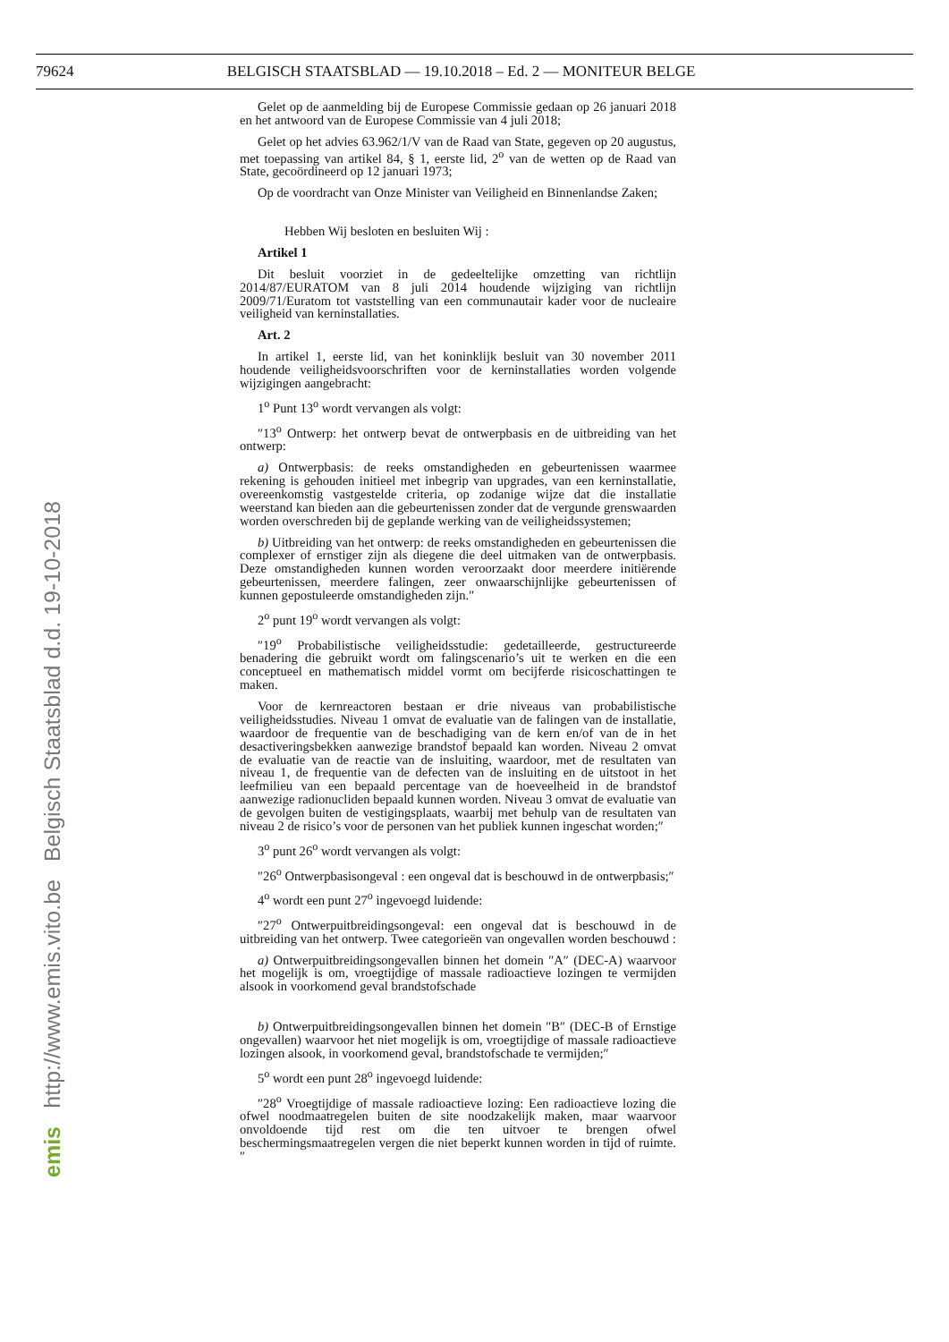79624 BELGISCH STAATSBLAD — 19.10.2018 – Ed. 2 — MONITEUR BELGE
Gelet op de aanmelding bij de Europese Commissie gedaan op 26 januari 2018 en het antwoord van de Europese Commissie van 4 juli 2018;
Gelet op het advies 63.962/1/V van de Raad van State, gegeven op 20 augustus, met toepassing van artikel 84, § 1, eerste lid, 2<sup>o</sup> van de wetten op de Raad van State, gecoördineerd op 12 januari 1973;
Op de voordracht van Onze Minister van Veiligheid en Binnenlandse Zaken;
Hebben Wij besloten en besluiten Wij :
Artikel 1
Dit besluit voorziet in de gedeeltelijke omzetting van richtlijn 2014/87/EURATOM van 8 juli 2014 houdende wijziging van richtlijn 2009/71/Euratom tot vaststelling van een communautair kader voor de nucleaire veiligheid van kerninstallaties.
Art. 2
In artikel 1, eerste lid, van het koninklijk besluit van 30 november 2011 houdende veiligheidsvoorschriften voor de kerninstallaties worden volgende wijzigingen aangebracht:
1<sup>o</sup> Punt 13<sup>o</sup> wordt vervangen als volgt:
″13<sup>o</sup> Ontwerp: het ontwerp bevat de ontwerpbasis en de uitbreiding van het ontwerp:
a) Ontwerpbasis: de reeks omstandigheden en gebeurtenissen waarmee rekening is gehouden initieel met inbegrip van upgrades, van een kerninstallatie, overeenkomstig vastgestelde criteria, op zodanige wijze dat die installatie weerstand kan bieden aan die gebeurtenissen zonder dat de vergunde grenswaarden worden overschreden bij de geplande werking van de veiligheidssystemen;
b) Uitbreiding van het ontwerp: de reeks omstandigheden en gebeurtenissen die complexer of ernstiger zijn als diegene die deel uitmaken van de ontwerpbasis. Deze omstandigheden kunnen worden veroorzaakt door meerdere initiërende gebeurtenissen, meerdere falingen, zeer onwaarschijnlijke gebeurtenissen of kunnen gepostuleerde omstandigheden zijn.″
2<sup>o</sup> punt 19<sup>o</sup> wordt vervangen als volgt:
″19<sup>o</sup> Probabilistische veiligheidsstudie: gedetailleerde, gestructureerde benadering die gebruikt wordt om falingscenario’s uit te werken en die een conceptueel en mathematisch middel vormt om becijferde risicoschattingen te maken.
Voor de kernreactoren bestaan er drie niveaus van probabilistische veiligheidsstudies. Niveau 1 omvat de evaluatie van de falingen van de installatie, waardoor de frequentie van de beschadiging van de kern en/of van de in het desactiveringsbekken aanwezige brandstof bepaald kan worden. Niveau 2 omvat de evaluatie van de reactie van de insluiting, waardoor, met de resultaten van niveau 1, de frequentie van de defecten van de insluiting en de uitstoot in het leefmilieu van een bepaald percentage van de hoeveelheid in de brandstof aanwezige radionucliden bepaald kunnen worden. Niveau 3 omvat de evaluatie van de gevolgen buiten de vestigingsplaats, waarbij met behulp van de resultaten van niveau 2 de risico’s voor de personen van het publiek kunnen ingeschat worden;″
3<sup>o</sup> punt 26<sup>o</sup> wordt vervangen als volgt:
″26<sup>o</sup> Ontwerpbasisongeval : een ongeval dat is beschouwd in de ontwerpbasis;″
4<sup>o</sup> wordt een punt 27<sup>o</sup> ingevoegd luidende:
″27<sup>o</sup> Ontwerpuitbreidingsongeval: een ongeval dat is beschouwd in de uitbreiding van het ontwerp. Twee categorieën van ongevallen worden beschouwd :
a) Ontwerpuitbreidingsongevallen binnen het domein ″A″ (DEC-A) waarvoor het mogelijk is om, vroegtijdige of massale radioactieve lozingen te vermijden alsook in voorkomend geval brandstofschade
b) Ontwerpuitbreidingsongevallen binnen het domein ″B″ (DEC-B of Ernstige ongevallen) waarvoor het niet mogelijk is om, vroegtijdige of massale radioactieve lozingen alsook, in voorkomend geval, brandstofschade te vermijden;″
5<sup>o</sup> wordt een punt 28<sup>o</sup> ingevoegd luidende:
″28<sup>o</sup> Vroegtijdige of massale radioactieve lozing: Een radioactieve lozing die ofwel noodmaatregelen buiten de site noodzakelijk maken, maar waarvoor onvoldoende tijd rest om die ten uitvoer te brengen ofwel beschermingsmaatregelen vergen die niet beperkt kunnen worden in tijd of ruimte.″
Belgisch Staatsblad d.d. 19-10-2018
http://www.emis.vito.be
emis